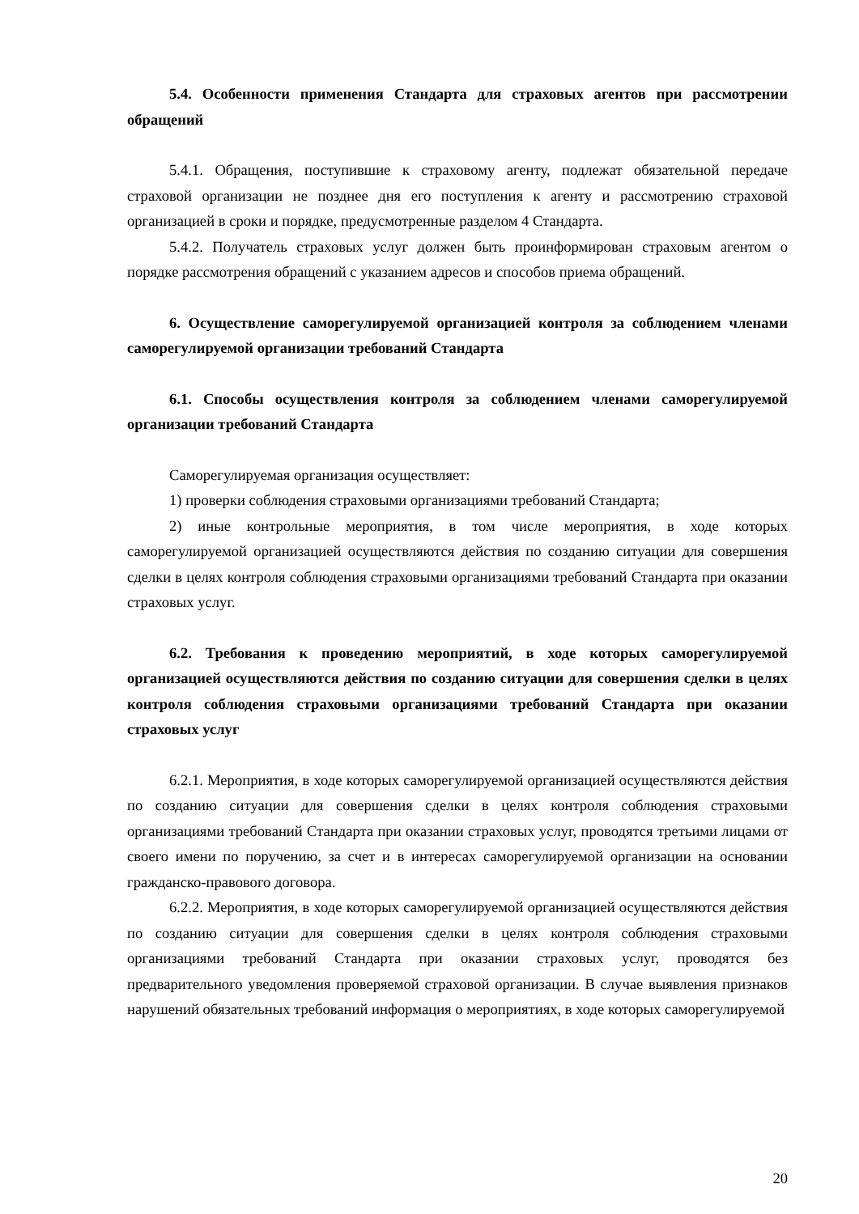5.4. Особенности применения Стандарта для страховых агентов при рассмотрении обращений
5.4.1. Обращения, поступившие к страховому агенту, подлежат обязательной передаче страховой организации не позднее дня его поступления к агенту и рассмотрению страховой организацией в сроки и порядке, предусмотренные разделом 4 Стандарта.
5.4.2. Получатель страховых услуг должен быть проинформирован страховым агентом о порядке рассмотрения обращений с указанием адресов и способов приема обращений.
6. Осуществление саморегулируемой организацией контроля за соблюдением членами саморегулируемой организации требований Стандарта
6.1. Способы осуществления контроля за соблюдением членами саморегулируемой организации требований Стандарта
Саморегулируемая организация осуществляет:
1) проверки соблюдения страховыми организациями требований Стандарта;
2) иные контрольные мероприятия, в том числе мероприятия, в ходе которых саморегулируемой организацией осуществляются действия по созданию ситуации для совершения сделки в целях контроля соблюдения страховыми организациями требований Стандарта при оказании страховых услуг.
6.2. Требования к проведению мероприятий, в ходе которых саморегулируемой организацией осуществляются действия по созданию ситуации для совершения сделки в целях контроля соблюдения страховыми организациями требований Стандарта при оказании страховых услуг
6.2.1. Мероприятия, в ходе которых саморегулируемой организацией осуществляются действия по созданию ситуации для совершения сделки в целях контроля соблюдения страховыми организациями требований Стандарта при оказании страховых услуг, проводятся третьими лицами от своего имени по поручению, за счет и в интересах саморегулируемой организации на основании гражданско-правового договора.
6.2.2. Мероприятия, в ходе которых саморегулируемой организацией осуществляются действия по созданию ситуации для совершения сделки в целях контроля соблюдения страховыми организациями требований Стандарта при оказании страховых услуг, проводятся без предварительного уведомления проверяемой страховой организации. В случае выявления признаков нарушений обязательных требований информация о мероприятиях, в ходе которых саморегулируемой
20